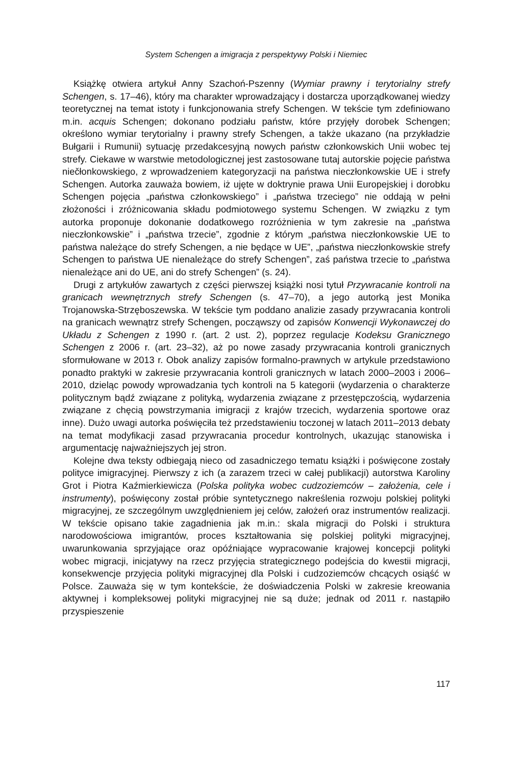System Schengen a imigracja z perspektywy Polski i Niemiec
Książkę otwiera artykuł Anny Szachoń-Pszenny (Wymiar prawny i terytorialny strefy Schengen, s. 17–46), który ma charakter wprowadzający i dostarcza uporządkowanej wiedzy teoretycznej na temat istoty i funkcjonowania strefy Schengen. W tekście tym zdefiniowano m.in. acquis Schengen; dokonano podziału państw, które przyjęły dorobek Schengen; określono wymiar terytorialny i prawny strefy Schengen, a także ukazano (na przykładzie Bułgarii i Rumunii) sytuację przedakcesyjną nowych państw członkowskich Unii wobec tej strefy. Ciekawe w warstwie metodologicznej jest zastosowane tutaj autorskie pojęcie państwa niečłonkowskiego, z wprowadzeniem kategoryzacji na państwa nieczłonkowskie UE i strefy Schengen. Autorka zauważa bowiem, iż ujęte w doktrynie prawa Unii Europejskiej i dorobku Schengen pojęcia „państwa członkowskiego” i „państwa trzeciego” nie oddają w pełni złożoności i zróżnicowania składu podmiotowego systemu Schengen. W związku z tym autorka proponuje dokonanie dodatkowego rozróżnienia w tym zakresie na „państwa nieczłonkowskie” i „państwa trzecie”, zgodnie z którym „państwa nieczłonkowskie UE to państwa należące do strefy Schengen, a nie będące w UE”, „państwa nieczłonkowskie strefy Schengen to państwa UE nienależące do strefy Schengen”, zaś państwa trzecie to „państwa nienależące ani do UE, ani do strefy Schengen” (s. 24).
Drugi z artykułów zawartych z części pierwszej książki nosi tytuł Przywracanie kontroli na granicach wewnętrznych strefy Schengen (s. 47–70), a jego autorką jest Monika Trojanowska-Strzęboszewska. W tekście tym poddano analizie zasady przywracania kontroli na granicach wewnątrz strefy Schengen, począwszy od zapisów Konwencji Wykonawczej do Układu z Schengen z 1990 r. (art. 2 ust. 2), poprzez regulacje Kodeksu Granicznego Schengen z 2006 r. (art. 23–32), aż po nowe zasady przywracania kontroli granicznych sformułowane w 2013 r. Obok analizy zapisów formalno-prawnych w artykule przedstawiono ponadto praktyki w zakresie przywracania kontroli granicznych w latach 2000–2003 i 2006–2010, dzieląc powody wprowadzania tych kontroli na 5 kategorii (wydarzenia o charakterze politycznym bądź związane z polityką, wydarzenia związane z przestępczością, wydarzenia związane z chęcią powstrzymania imigracji z krajów trzecich, wydarzenia sportowe oraz inne). Dużo uwagi autorka poświęciła też przedstawieniu toczonej w latach 2011–2013 debaty na temat modyfikacji zasad przywracania procedur kontrolnych, ukazując stanowiska i argumentację najważniejszych jej stron.
Kolejne dwa teksty odbiegają nieco od zasadniczego tematu książki i poświęcone zostały polityce imigracyjnej. Pierwszy z ich (a zarazem trzeci w całej publikacji) autorstwa Karoliny Grot i Piotra Kaźmierkiewicza (Polska polityka wobec cudzoziemców – założenia, cele i instrumenty), poświęcony został próbie syntetycznego nakreślenia rozwoju polskiej polityki migracyjnej, ze szczególnym uwzględnieniem jej celów, założeń oraz instrumentów realizacji. W tekście opisano takie zagadnienia jak m.in.: skala migracji do Polski i struktura narodowościowa imigrantów, proces kształtowania się polskiej polityki migracyjnej, uwarunkowania sprzyjające oraz opóźniające wypracowanie krajowej koncepcji polityki wobec migracji, inicjatywy na rzecz przyjęcia strategicznego podejścia do kwestii migracji, konsekwencje przyjęcia polityki migracyjnej dla Polski i cudzoziemców chcących osiąść w Polsce. Zauważa się w tym kontekście, że doświadczenia Polski w zakresie kreowania aktywnej i kompleksowej polityki migracyjnej nie są duże; jednak od 2011 r. nastąpiło przyspieszenie
117